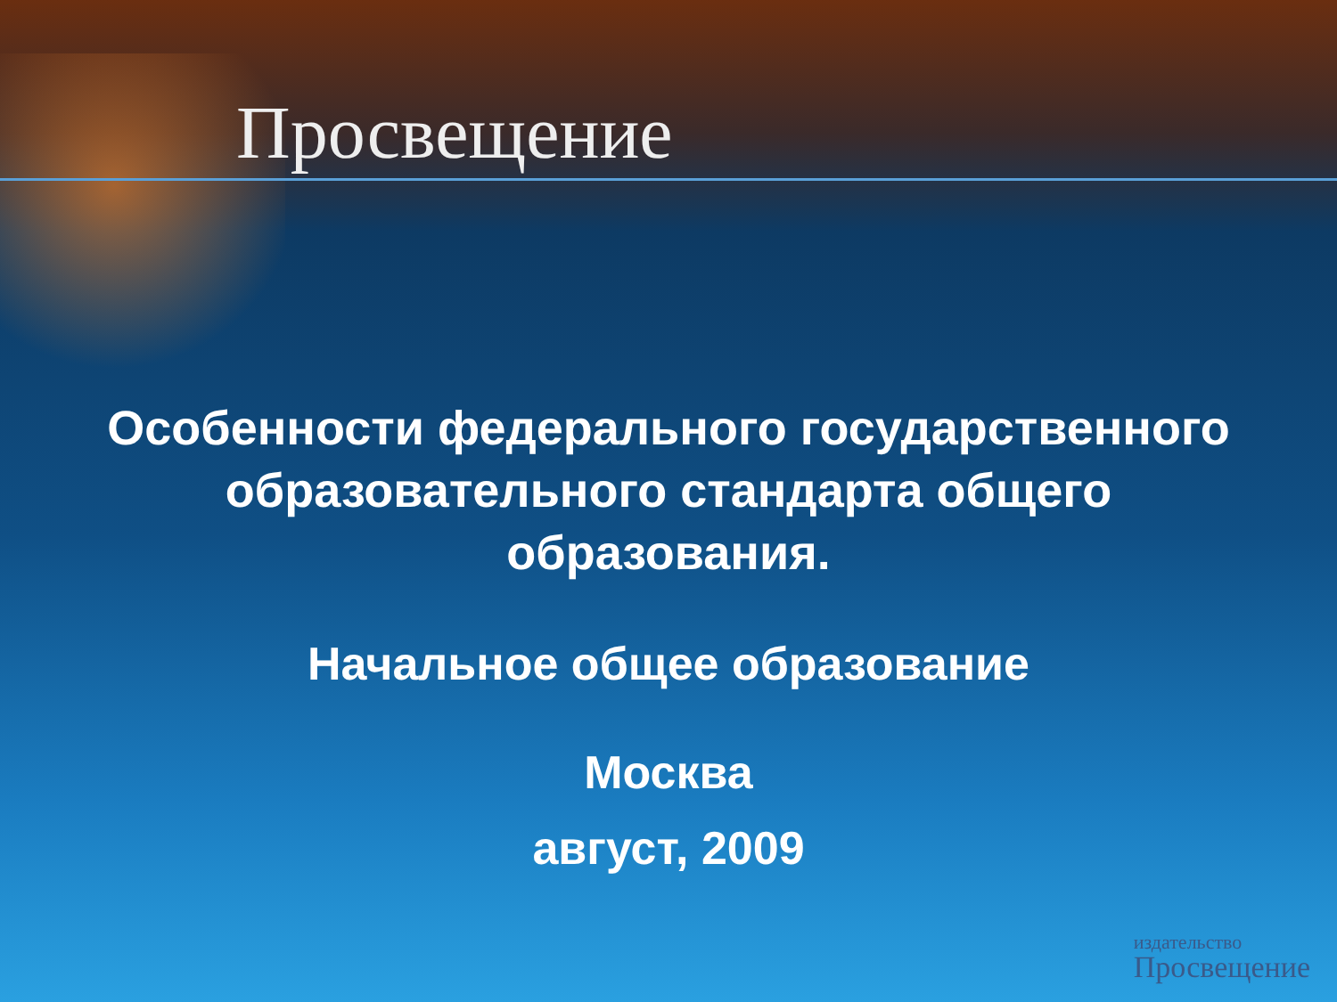Просвещение
Особенности федерального государственного
образовательного стандарта общего
образования.
Начальное общее образование
Москва
август, 2009
издательство
Просвещение